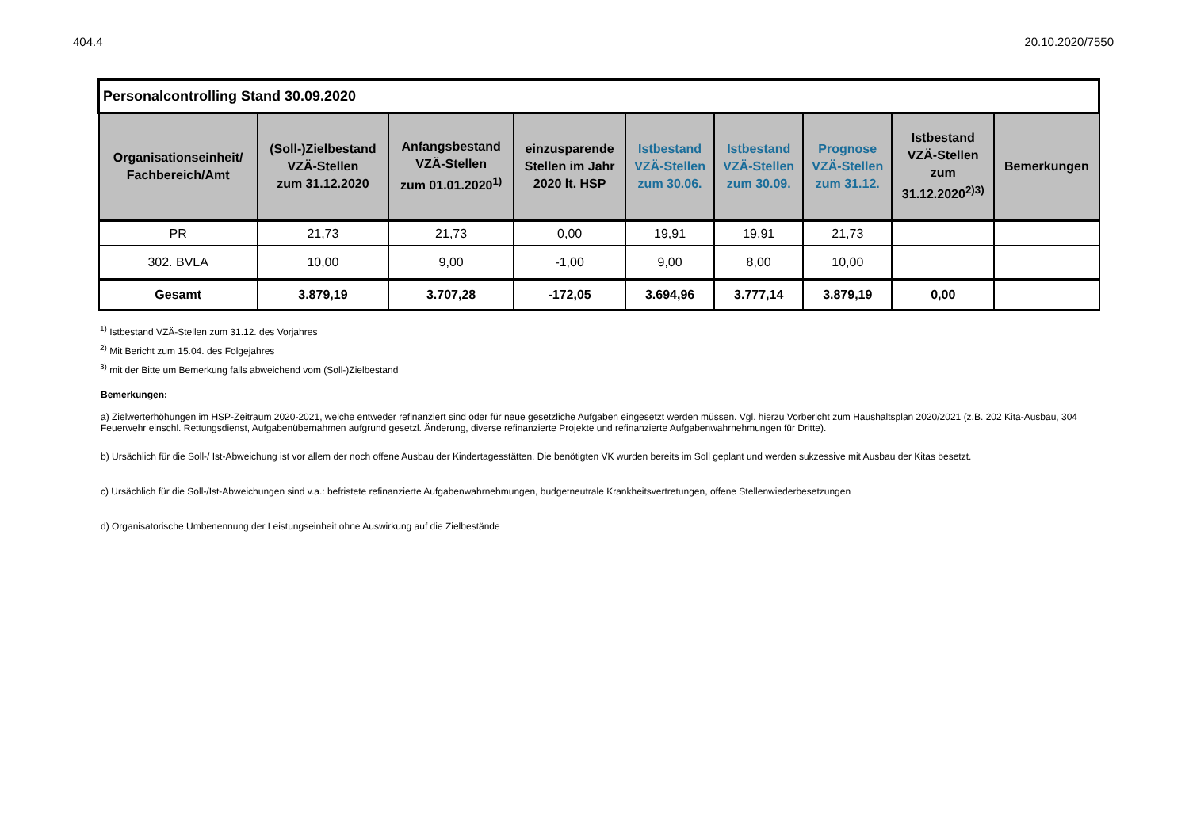404.4 20.10.2020/7550
| Personalcontrolling Stand 30.09.2020 | | | | | | | | |
| Organisationseinheit/ Fachbereich/Amt | (Soll-)Zielbestand VZÄ-Stellen zum 31.12.2020 | Anfangsbestand VZÄ-Stellen zum 01.01.2020<sup>1)</sup> | einzusparende Stellen im Jahr 2020 lt. HSP | Istbestand VZÄ-Stellen zum 30.06. | Istbestand VZÄ-Stellen zum 30.09. | Prognose VZÄ-Stellen zum 31.12. | Istbestand VZÄ-Stellen zum 31.12.2020<sup>2)3)</sup> | Bemerkungen |
| PR | 21,73 | 21,73 | 0,00 | 19,91 | 19,91 | 21,73 | | |
| 302. BVLA | 10,00 | 9,00 | -1,00 | 9,00 | 8,00 | 10,00 | | |
| Gesamt | 3.879,19 | 3.707,28 | -172,05 | 3.694,96 | 3.777,14 | 3.879,19 | 0,00 | |
<sup>1)</sup> Istbestand VZÄ-Stellen zum 31.12. des Vorjahres
<sup>2)</sup> Mit Bericht zum 15.04. des Folgejahres
<sup>3)</sup> mit der Bitte um Bemerkung falls abweichend vom (Soll-)Zielbestand
Bemerkungen:
a) Zielwerterhöhungen im HSP-Zeitraum 2020-2021, welche entweder refinanziert sind oder für neue gesetzliche Aufgaben eingesetzt werden müssen. Vgl. hierzu Vorbericht zum Haushaltsplan 2020/2021 (z.B. 202 Kita-Ausbau, 304 Feuerwehr einschl. Rettungsdienst, Aufgabenübernahmen aufgrund gesetzl. Änderung, diverse refinanzierte Projekte und refinanzierte Aufgabenwahrnehmungen für Dritte).
b) Ursächlich für die Soll-/ Ist-Abweichung ist vor allem der noch offene Ausbau der Kindertagesstätten. Die benötigten VK wurden bereits im Soll geplant und werden sukzessive mit Ausbau der Kitas besetzt.
c) Ursächlich für die Soll-/Ist-Abweichungen sind v.a.: befristete refinanzierte Aufgabenwahrnehmungen, budgetneutrale Krankheitsvertretungen, offene Stellenwiederbesetzungen
d) Organisatorische Umbenennung der Leistungseinheit ohne Auswirkung auf die Zielbestände